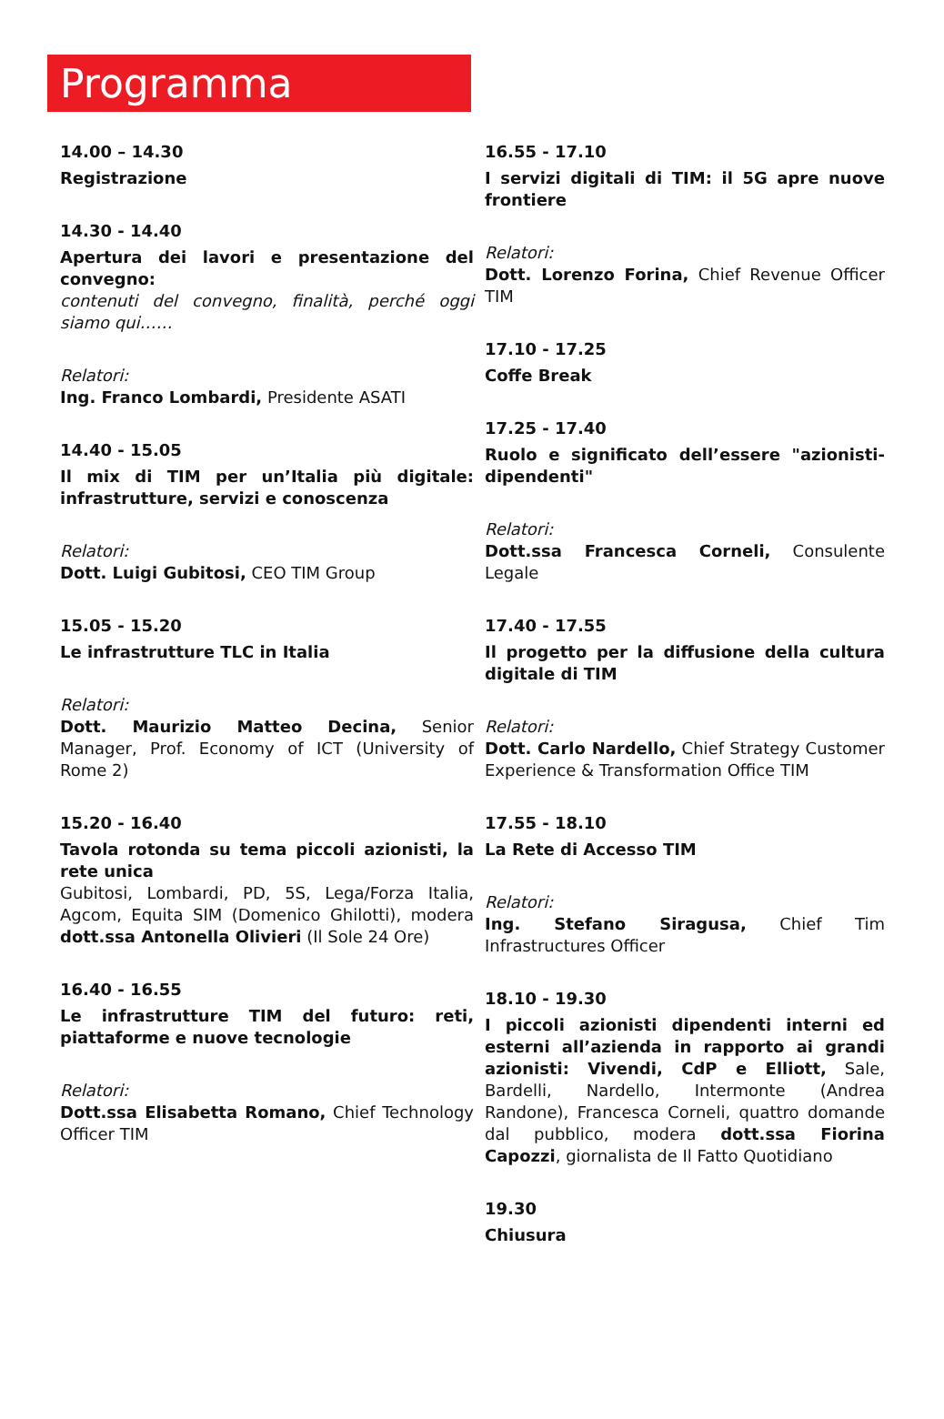Programma
14.00 – 14.30
Registrazione
14.30 - 14.40
Apertura dei lavori e presentazione del convegno:
contenuti del convegno, finalità, perché oggi siamo qui……
Relatori:
Ing. Franco Lombardi, Presidente ASATI
14.40 - 15.05
Il mix di TIM per un’Italia più digitale: infrastrutture, servizi e conoscenza
Relatori:
Dott. Luigi Gubitosi, CEO TIM Group
15.05 - 15.20
Le infrastrutture TLC in Italia
Relatori:
Dott. Maurizio Matteo Decina, Senior Manager, Prof. Economy of ICT (University of Rome 2)
15.20 - 16.40
Tavola rotonda su tema piccoli azionisti, la rete unica
Gubitosi, Lombardi, PD, 5S, Lega/Forza Italia, Agcom, Equita SIM (Domenico Ghilotti), modera dott.ssa Antonella Olivieri (Il Sole 24 Ore)
16.40 - 16.55
Le infrastrutture TIM del futuro: reti, piattaforme e nuove tecnologie
Relatori:
Dott.ssa Elisabetta Romano, Chief Technology Officer TIM
16.55 - 17.10
I servizi digitali di TIM: il 5G apre nuove frontiere
Relatori:
Dott. Lorenzo Forina, Chief Revenue Officer TIM
17.10 - 17.25
Coffe Break
17.25 - 17.40
Ruolo e significato dell’essere "azionisti-dipendenti"
Relatori:
Dott.ssa Francesca Corneli, Consulente Legale
17.40 - 17.55
Il progetto per la diffusione della cultura digitale di TIM
Relatori:
Dott. Carlo Nardello, Chief Strategy Customer Experience & Transformation Office TIM
17.55 - 18.10
La Rete di Accesso TIM
Relatori:
Ing. Stefano Siragusa, Chief Tim Infrastructures Officer
18.10 - 19.30
I piccoli azionisti dipendenti interni ed esterni all’azienda in rapporto ai grandi azionisti: Vivendi, CdP e Elliott, Sale, Bardelli, Nardello, Intermonte (Andrea Randone), Francesca Corneli, quattro domande dal pubblico, modera dott.ssa Fiorina Capozzi, giornalista de Il Fatto Quotidiano
19.30
Chiusura